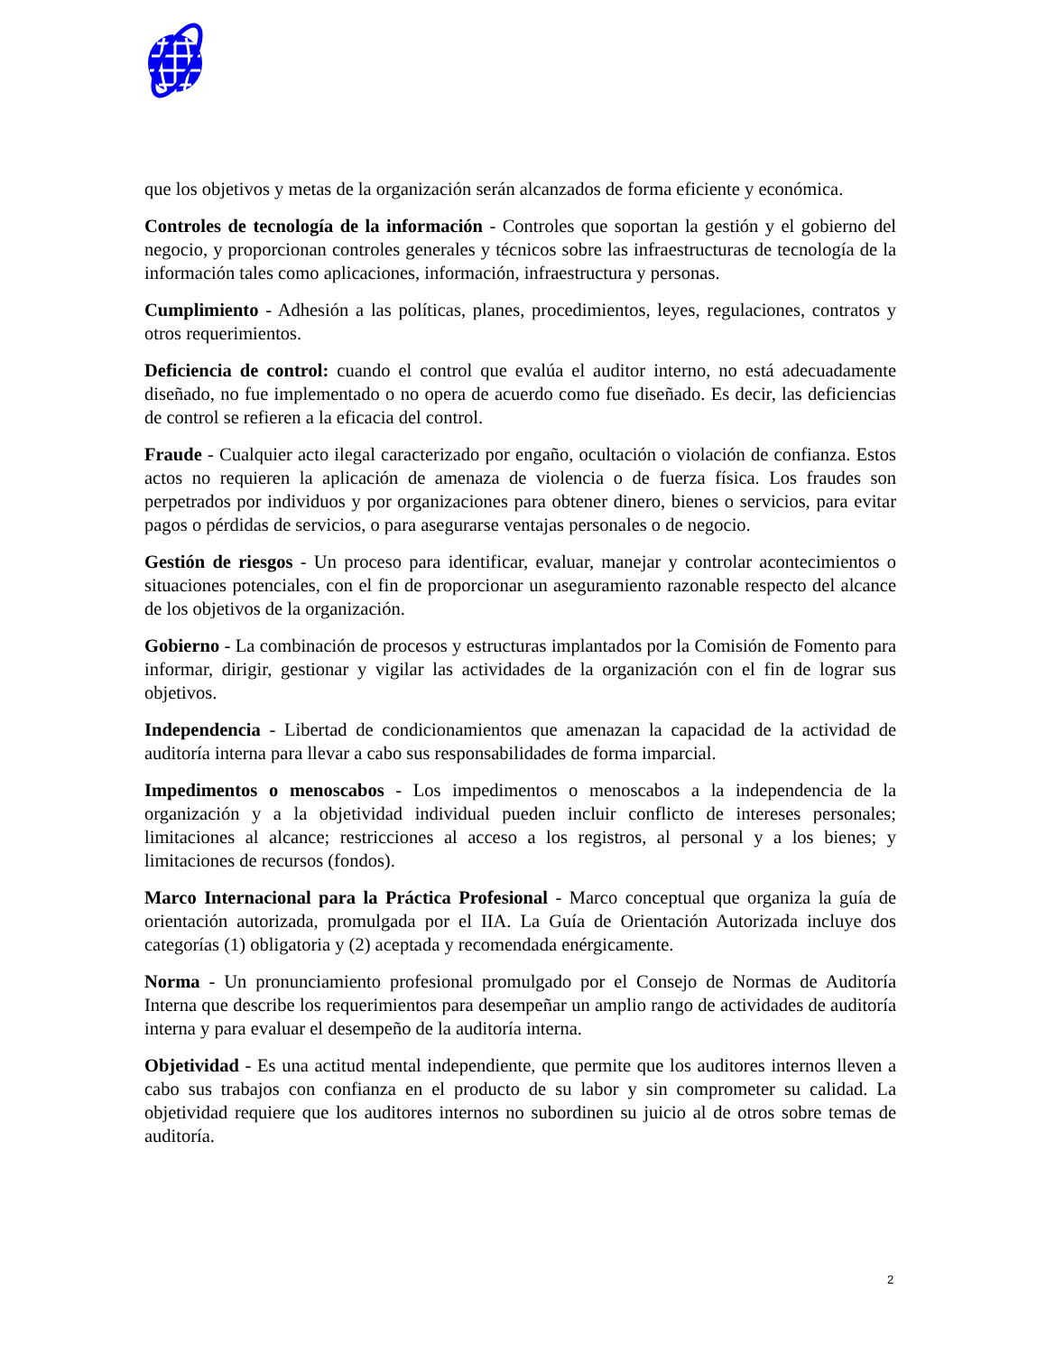que los objetivos y metas de la organización serán alcanzados de forma eficiente y económica.
Controles de tecnología de la información - Controles que soportan la gestión y el gobierno del negocio, y proporcionan controles generales y técnicos sobre las infraestructuras de tecnología de la información tales como aplicaciones, información, infraestructura y personas.
Cumplimiento - Adhesión a las políticas, planes, procedimientos, leyes, regulaciones, contratos y otros requerimientos.
Deficiencia de control: cuando el control que evalúa el auditor interno, no está adecuadamente diseñado, no fue implementado o no opera de acuerdo como fue diseñado. Es decir, las deficiencias de control se refieren a la eficacia del control.
Fraude - Cualquier acto ilegal caracterizado por engaño, ocultación o violación de confianza. Estos actos no requieren la aplicación de amenaza de violencia o de fuerza física. Los fraudes son perpetrados por individuos y por organizaciones para obtener dinero, bienes o servicios, para evitar pagos o pérdidas de servicios, o para asegurarse ventajas personales o de negocio.
Gestión de riesgos - Un proceso para identificar, evaluar, manejar y controlar acontecimientos o situaciones potenciales, con el fin de proporcionar un aseguramiento razonable respecto del alcance de los objetivos de la organización.
Gobierno - La combinación de procesos y estructuras implantados por la Comisión de Fomento para informar, dirigir, gestionar y vigilar las actividades de la organización con el fin de lograr sus objetivos.
Independencia - Libertad de condicionamientos que amenazan la capacidad de la actividad de auditoría interna para llevar a cabo sus responsabilidades de forma imparcial.
Impedimentos o menoscabos - Los impedimentos o menoscabos a la independencia de la organización y a la objetividad individual pueden incluir conflicto de intereses personales; limitaciones al alcance; restricciones al acceso a los registros, al personal y a los bienes; y limitaciones de recursos (fondos).
Marco Internacional para la Práctica Profesional - Marco conceptual que organiza la guía de orientación autorizada, promulgada por el IIA. La Guía de Orientación Autorizada incluye dos categorías (1) obligatoria y (2) aceptada y recomendada enérgicamente.
Norma - Un pronunciamiento profesional promulgado por el Consejo de Normas de Auditoría Interna que describe los requerimientos para desempeñar un amplio rango de actividades de auditoría interna y para evaluar el desempeño de la auditoría interna.
Objetividad - Es una actitud mental independiente, que permite que los auditores internos lleven a cabo sus trabajos con confianza en el producto de su labor y sin comprometer su calidad. La objetividad requiere que los auditores internos no subordinen su juicio al de otros sobre temas de auditoría.
2